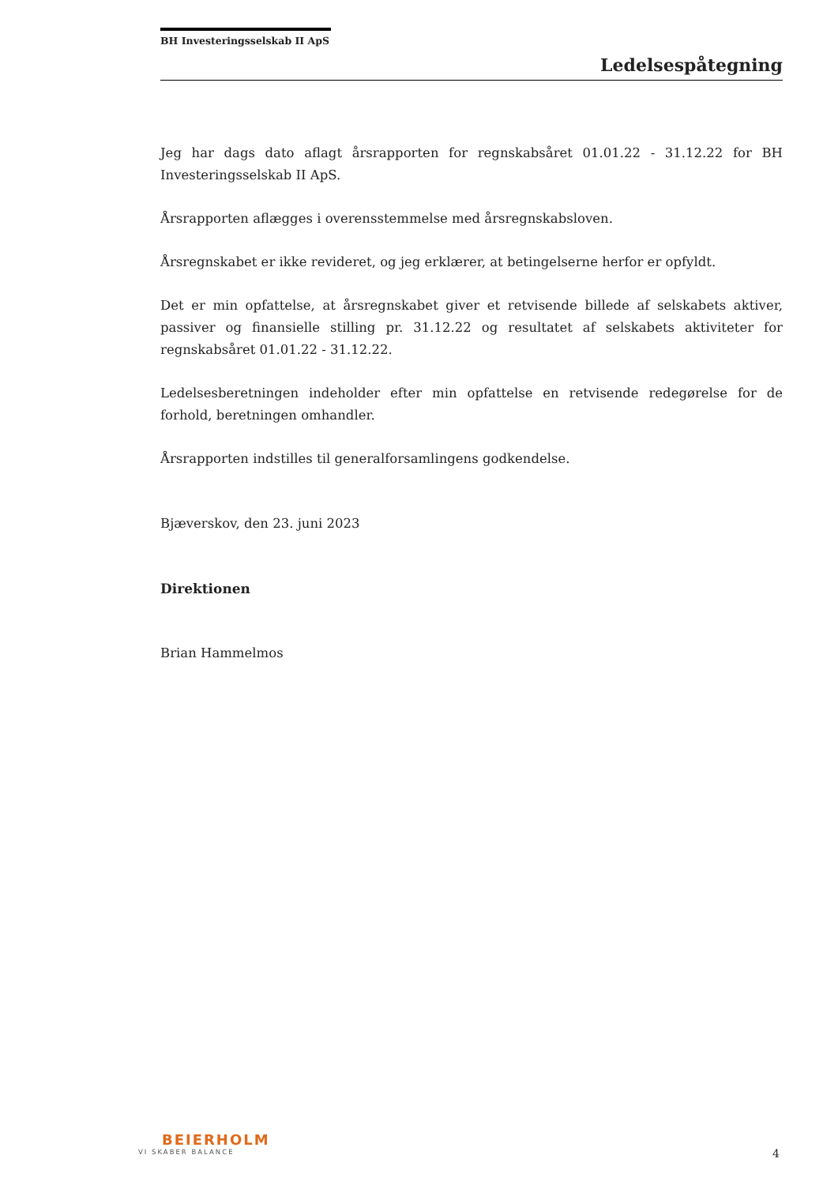BH Investeringsselskab II ApS
Ledelsespåtegning
Jeg har dags dato aflagt årsrapporten for regnskabsåret 01.01.22 - 31.12.22 for BH Investeringsselskab II ApS.
Årsrapporten aflægges i overensstemmelse med årsregnskabsloven.
Årsregnskabet er ikke revideret, og jeg erklærer, at betingelserne herfor er opfyldt.
Det er min opfattelse, at årsregnskabet giver et retvisende billede af selskabets aktiver, passiver og finansielle stilling pr. 31.12.22 og resultatet af selskabets aktiviteter for regnskabsåret 01.01.22 - 31.12.22.
Ledelsesberetningen indeholder efter min opfattelse en retvisende redegørelse for de forhold, beretningen omhandler.
Årsrapporten indstilles til generalforsamlingens godkendelse.
Bjæverskov, den 23. juni 2023
Direktionen
Brian Hammelmos
BEIERHOLM
VI SKABER BALANCE
4